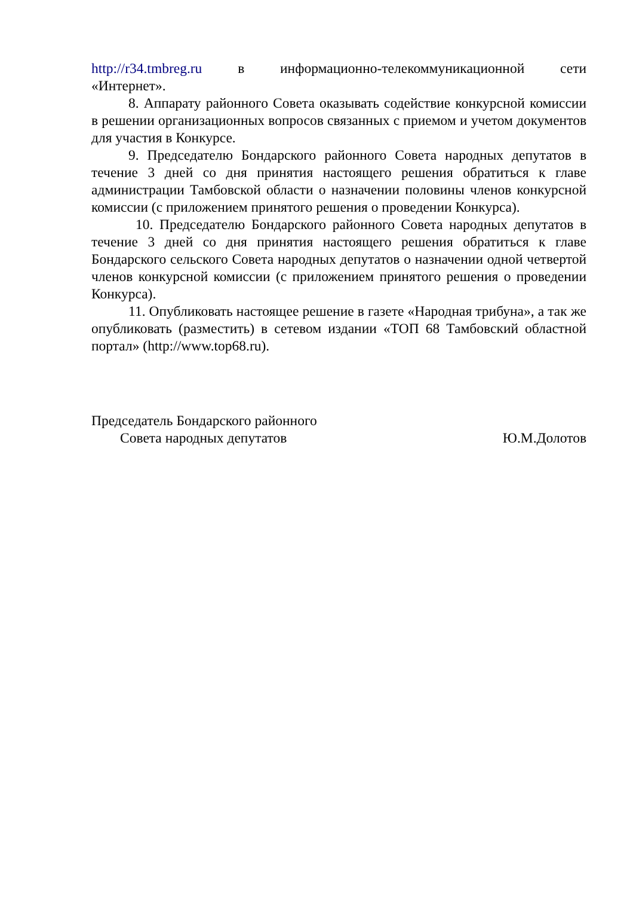http://r34.tmbreg.ru в информационно-телекоммуникационной сети
«Интернет».
8. Аппарату районного Совета оказывать содействие конкурсной комиссии в решении организационных вопросов связанных с приемом и учетом документов для участия в Конкурсе.
9. Председателю Бондарского районного Совета народных депутатов в течение 3 дней со дня принятия настоящего решения обратиться к главе администрации Тамбовской области о назначении половины членов конкурсной комиссии (с приложением принятого решения о проведении Конкурса).
10. Председателю Бондарского районного Совета народных депутатов в течение 3 дней со дня принятия настоящего решения обратиться к главе Бондарского сельского Совета народных депутатов о назначении одной четвертой членов конкурсной комиссии (с приложением принятого решения о проведении Конкурса).
11. Опубликовать настоящее решение в газете «Народная трибуна», а так же опубликовать (разместить) в сетевом издании «ТОП 68 Тамбовский областной портал» (http://www.top68.ru).
Председатель Бондарского районного
Совета народных депутатов Ю.М.Долотов